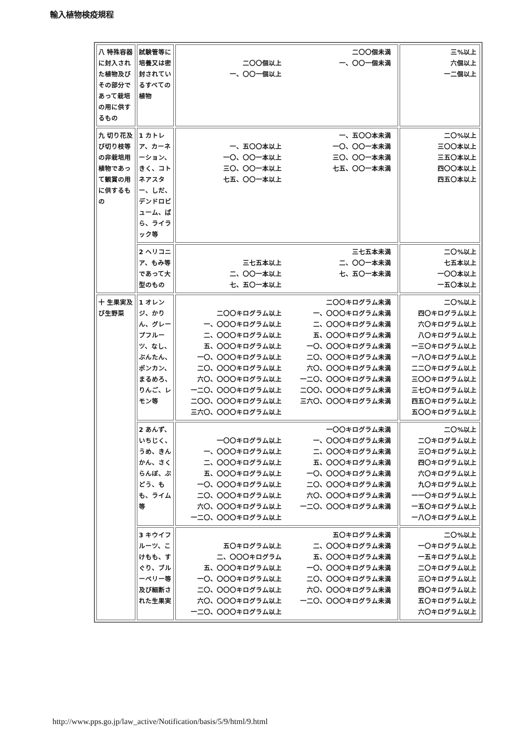輸入植物検疫規程
| 八 特殊容器に封入された植物及びその部分であって栽培の用に供するもの | 試験管等に培養又は密封されているすべての植物 | 二〇〇個以上 一、〇〇一個以上 二〇〇個未満 一、〇〇一個未満 | 三%以上 六個以上 一二個以上 |
| 九 切り花及び切り枝等の非栽培用植物であって観賞の用に供するもの | 1 カトレア、カーネーション、きく、コトネアスター、しだ、デンドロビューム、ばら、ライラック等 | 一、五〇〇本以上 一〇、〇〇一本以上 三〇、〇〇一本以上 七五、〇〇一本以上 一、五〇〇本未満 一〇、〇〇一本未満 三〇、〇〇一本未満 七五、〇〇一本未満 | 二〇%以上 三〇〇本以上 三五〇本以上 四〇〇本以上 四五〇本以上 |
| | 2 ヘリコニア、もみ等であって大型のもの | 三七五本以上 二、〇〇一本以上 七、五〇一本以上 三七五本未満 二、〇〇一本未満 七、五〇一本未満 | 二〇%以上 七五本以上 一〇〇本以上 一五〇本以上 |
| 十 生果実及び生野菜 | 1 オレンジ、かりん、グレープフルーツ、なし、ぶんたん、ポンカン、まるめろ、りんご、レモン等 | 二〇〇キログラム以上 一、〇〇〇キログラム以上 二、〇〇〇キログラム以上 五、〇〇〇キログラム以上 一〇、〇〇〇キログラム以上 二〇、〇〇〇キログラム以上 六〇、〇〇〇キログラム以上 一二〇、〇〇〇キログラム以上 二〇〇、〇〇〇キログラム以上 三六〇、〇〇〇キログラム以上 二〇〇キログラム未満 一、〇〇〇キログラム未満 二、〇〇〇キログラム未満 五、〇〇〇キログラム未満 一〇、〇〇〇キログラム未満 二〇、〇〇〇キログラム未満 六〇、〇〇〇キログラム未満 一二〇、〇〇〇キログラム未満 二〇〇、〇〇〇キログラム未満 三六〇、〇〇〇キログラム未満 | 二〇%以上 四〇キログラム以上 六〇キログラム以上 八〇キログラム以上 一三〇キログラム以上 一八〇キログラム以上 二二〇キログラム以上 三〇〇キログラム以上 三七〇キログラム以上 四五〇キログラム以上 五〇〇キログラム以上 |
| | 2 あんず、いちじく、うめ、きんかん、さくらんぼ、ぶどう、もも、ライム等 | 一〇〇キログラム以上 一、〇〇〇キログラム以上 二、〇〇〇キログラム以上 五、〇〇〇キログラム以上 一〇、〇〇〇キログラム以上 二〇、〇〇〇キログラム以上 六〇、〇〇〇キログラム以上 一二〇、〇〇〇キログラム以上 一〇〇キログラム未満 一、〇〇〇キログラム未満 二、〇〇〇キログラム未満 五、〇〇〇キログラム未満 一〇、〇〇〇キログラム未満 二〇、〇〇〇キログラム未満 六〇、〇〇〇キログラム未満 一二〇、〇〇〇キログラム未満 | 二〇%以上 二〇キログラム以上 三〇キログラム以上 四〇キログラム以上 六〇キログラム以上 九〇キログラム以上 一一〇キログラム以上 一五〇キログラム以上 一八〇キログラム以上 |
| | 3 キウイフルーツ、こけもも、すぐり、ブルーベリー等及び細断された生果実 | 五〇キログラム以上 二、〇〇〇キログラム 五、〇〇〇キログラム以上 一〇、〇〇〇キログラム以上 二〇、〇〇〇キログラム以上 六〇、〇〇〇キログラム以上 一二〇、〇〇〇キログラム以上 五〇キログラム未満 二、〇〇〇キログラム未満 五、〇〇〇キログラム未満 一〇、〇〇〇キログラム未満 二〇、〇〇〇キログラム未満 六〇、〇〇〇キログラム未満 一二〇、〇〇〇キログラム未満 | 二〇%以上 一〇キログラム以上 一五キログラム以上 二〇キログラム以上 三〇キログラム以上 四〇キログラム以上 五〇キログラム以上 六〇キログラム以上 |
http://www.pps.go.jp/law_active/Notification/basis/5/9/html/9.html